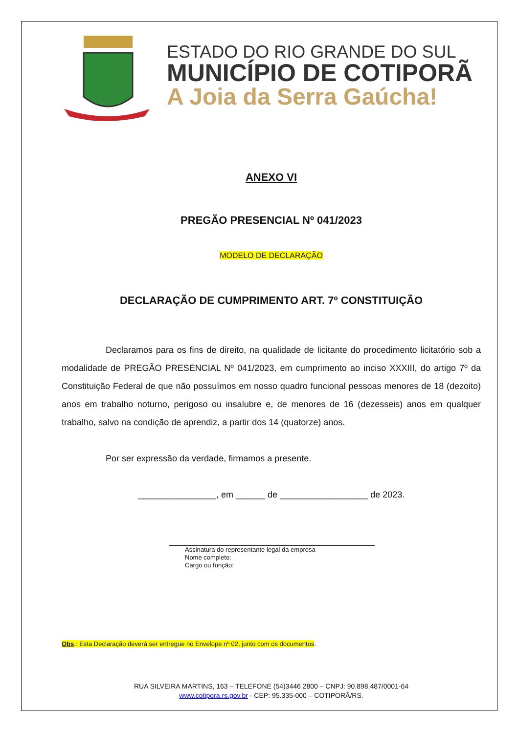ESTADO DO RIO GRANDE DO SUL
MUNICÍPIO DE COTIPORÃ
A Joia da Serra Gaúcha!
ANEXO VI
PREGÃO PRESENCIAL Nº 041/2023
MODELO DE DECLARAÇÃO
DECLARAÇÃO DE CUMPRIMENTO ART. 7º CONSTITUIÇÃO
Declaramos para os fins de direito, na qualidade de licitante do procedimento licitatório sob a modalidade de PREGÃO PRESENCIAL Nº 041/2023, em cumprimento ao inciso XXXIII, do artigo 7º da Constituição Federal de que não possuímos em nosso quadro funcional pessoas menores de 18 (dezoito) anos em trabalho noturno, perigoso ou insalubre e, de menores de 16 (dezesseis) anos em qualquer trabalho, salvo na condição de aprendiz, a partir dos 14 (quatorze) anos.
Por ser expressão da verdade, firmamos a presente.
________________, em ______ de __________________ de 2023.
Assinatura do representante legal da empresa
Nome completo:
Cargo ou função:
Obs.: Esta Declaração deverá ser entregue no Envelope nº 02, junto com os documentos.
RUA SILVEIRA MARTINS, 163 – TELEFONE (54)3446 2800 – CNPJ: 90.898.487/0001-64
www.cotipora.rs.gov.br - CEP: 95.335-000 – COTIPORÃ/RS.